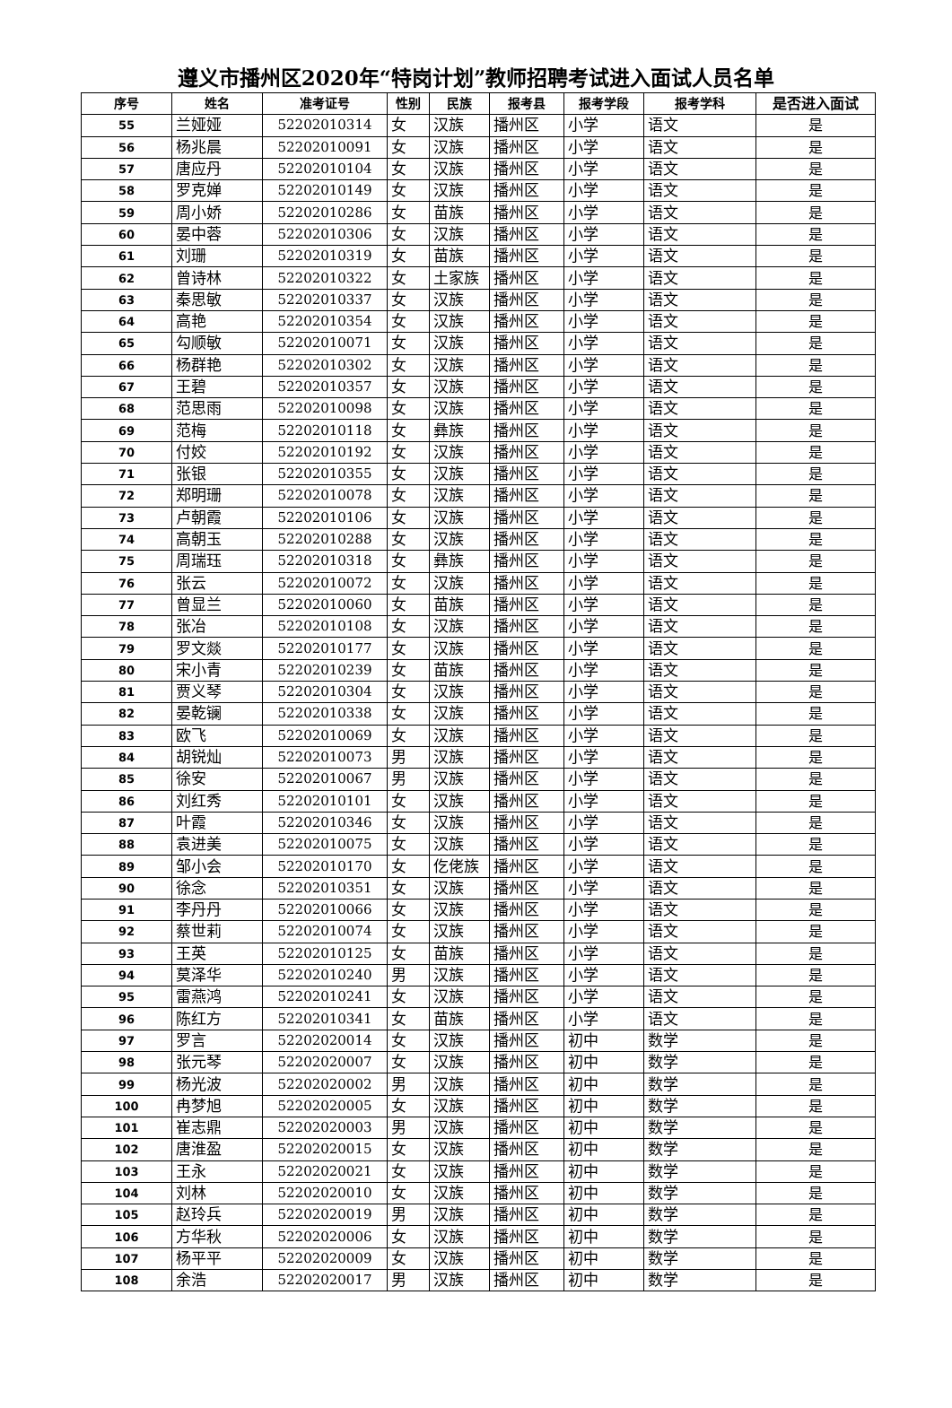遵义市播州区2020年“特岗计划”教师招聘考试进入面试人员名单
| 序号 | 姓名 | 准考证号 | 性别 | 民族 | 报考县 | 报考学段 | 报考学科 | 是否进入面试 |
| --- | --- | --- | --- | --- | --- | --- | --- | --- |
| 55 | 兰娅娅 | 52202010314 | 女 | 汉族 | 播州区 | 小学 | 语文 | 是 |
| 56 | 杨兆晨 | 52202010091 | 女 | 汉族 | 播州区 | 小学 | 语文 | 是 |
| 57 | 唐应丹 | 52202010104 | 女 | 汉族 | 播州区 | 小学 | 语文 | 是 |
| 58 | 罗克婵 | 52202010149 | 女 | 汉族 | 播州区 | 小学 | 语文 | 是 |
| 59 | 周小娇 | 52202010286 | 女 | 苗族 | 播州区 | 小学 | 语文 | 是 |
| 60 | 晏中蓉 | 52202010306 | 女 | 汉族 | 播州区 | 小学 | 语文 | 是 |
| 61 | 刘珊 | 52202010319 | 女 | 苗族 | 播州区 | 小学 | 语文 | 是 |
| 62 | 曾诗林 | 52202010322 | 女 | 土家族 | 播州区 | 小学 | 语文 | 是 |
| 63 | 秦思敏 | 52202010337 | 女 | 汉族 | 播州区 | 小学 | 语文 | 是 |
| 64 | 高艳 | 52202010354 | 女 | 汉族 | 播州区 | 小学 | 语文 | 是 |
| 65 | 勾顺敏 | 52202010071 | 女 | 汉族 | 播州区 | 小学 | 语文 | 是 |
| 66 | 杨群艳 | 52202010302 | 女 | 汉族 | 播州区 | 小学 | 语文 | 是 |
| 67 | 王碧 | 52202010357 | 女 | 汉族 | 播州区 | 小学 | 语文 | 是 |
| 68 | 范思雨 | 52202010098 | 女 | 汉族 | 播州区 | 小学 | 语文 | 是 |
| 69 | 范梅 | 52202010118 | 女 | 彝族 | 播州区 | 小学 | 语文 | 是 |
| 70 | 付姣 | 52202010192 | 女 | 汉族 | 播州区 | 小学 | 语文 | 是 |
| 71 | 张银 | 52202010355 | 女 | 汉族 | 播州区 | 小学 | 语文 | 是 |
| 72 | 郑明珊 | 52202010078 | 女 | 汉族 | 播州区 | 小学 | 语文 | 是 |
| 73 | 卢朝霞 | 52202010106 | 女 | 汉族 | 播州区 | 小学 | 语文 | 是 |
| 74 | 高朝玉 | 52202010288 | 女 | 汉族 | 播州区 | 小学 | 语文 | 是 |
| 75 | 周瑞珏 | 52202010318 | 女 | 彝族 | 播州区 | 小学 | 语文 | 是 |
| 76 | 张云 | 52202010072 | 女 | 汉族 | 播州区 | 小学 | 语文 | 是 |
| 77 | 曾显兰 | 52202010060 | 女 | 苗族 | 播州区 | 小学 | 语文 | 是 |
| 78 | 张冶 | 52202010108 | 女 | 汉族 | 播州区 | 小学 | 语文 | 是 |
| 79 | 罗文燚 | 52202010177 | 女 | 汉族 | 播州区 | 小学 | 语文 | 是 |
| 80 | 宋小青 | 52202010239 | 女 | 苗族 | 播州区 | 小学 | 语文 | 是 |
| 81 | 贾义琴 | 52202010304 | 女 | 汉族 | 播州区 | 小学 | 语文 | 是 |
| 82 | 晏乾镧 | 52202010338 | 女 | 汉族 | 播州区 | 小学 | 语文 | 是 |
| 83 | 欧飞 | 52202010069 | 女 | 汉族 | 播州区 | 小学 | 语文 | 是 |
| 84 | 胡锐灿 | 52202010073 | 男 | 汉族 | 播州区 | 小学 | 语文 | 是 |
| 85 | 徐安 | 52202010067 | 男 | 汉族 | 播州区 | 小学 | 语文 | 是 |
| 86 | 刘红秀 | 52202010101 | 女 | 汉族 | 播州区 | 小学 | 语文 | 是 |
| 87 | 叶霞 | 52202010346 | 女 | 汉族 | 播州区 | 小学 | 语文 | 是 |
| 88 | 袁进美 | 52202010075 | 女 | 汉族 | 播州区 | 小学 | 语文 | 是 |
| 89 | 邹小会 | 52202010170 | 女 | 仡佬族 | 播州区 | 小学 | 语文 | 是 |
| 90 | 徐念 | 52202010351 | 女 | 汉族 | 播州区 | 小学 | 语文 | 是 |
| 91 | 李丹丹 | 52202010066 | 女 | 汉族 | 播州区 | 小学 | 语文 | 是 |
| 92 | 蔡世莉 | 52202010074 | 女 | 汉族 | 播州区 | 小学 | 语文 | 是 |
| 93 | 王英 | 52202010125 | 女 | 苗族 | 播州区 | 小学 | 语文 | 是 |
| 94 | 莫泽华 | 52202010240 | 男 | 汉族 | 播州区 | 小学 | 语文 | 是 |
| 95 | 雷燕鸿 | 52202010241 | 女 | 汉族 | 播州区 | 小学 | 语文 | 是 |
| 96 | 陈红方 | 52202010341 | 女 | 苗族 | 播州区 | 小学 | 语文 | 是 |
| 97 | 罗言 | 52202020014 | 女 | 汉族 | 播州区 | 初中 | 数学 | 是 |
| 98 | 张元琴 | 52202020007 | 女 | 汉族 | 播州区 | 初中 | 数学 | 是 |
| 99 | 杨光波 | 52202020002 | 男 | 汉族 | 播州区 | 初中 | 数学 | 是 |
| 100 | 冉梦旭 | 52202020005 | 女 | 汉族 | 播州区 | 初中 | 数学 | 是 |
| 101 | 崔志鼎 | 52202020003 | 男 | 汉族 | 播州区 | 初中 | 数学 | 是 |
| 102 | 唐淮盈 | 52202020015 | 女 | 汉族 | 播州区 | 初中 | 数学 | 是 |
| 103 | 王永 | 52202020021 | 女 | 汉族 | 播州区 | 初中 | 数学 | 是 |
| 104 | 刘林 | 52202020010 | 女 | 汉族 | 播州区 | 初中 | 数学 | 是 |
| 105 | 赵玲兵 | 52202020019 | 男 | 汉族 | 播州区 | 初中 | 数学 | 是 |
| 106 | 方华秋 | 52202020006 | 女 | 汉族 | 播州区 | 初中 | 数学 | 是 |
| 107 | 杨平平 | 52202020009 | 女 | 汉族 | 播州区 | 初中 | 数学 | 是 |
| 108 | 余浩 | 52202020017 | 男 | 汉族 | 播州区 | 初中 | 数学 | 是 |